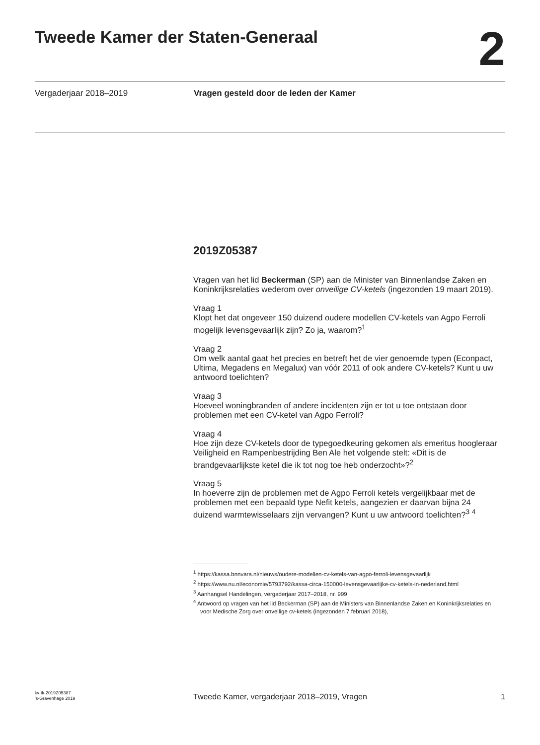Tweede Kamer der Staten-Generaal
2
Vergaderjaar 2018–2019 Vragen gesteld door de leden der Kamer
2019Z05387
Vragen van het lid Beckerman (SP) aan de Minister van Binnenlandse Zaken en Koninkrijksrelaties wederom over onveilige CV-ketels (ingezonden 19 maart 2019).
Vraag 1
Klopt het dat ongeveer 150 duizend oudere modellen CV-ketels van Agpo Ferroli mogelijk levensgevaarlijk zijn? Zo ja, waarom?<sup>1</sup>
Vraag 2
Om welk aantal gaat het precies en betreft het de vier genoemde typen (Econpact, Ultima, Megadens en Megalux) van vóór 2011 of ook andere CV-ketels? Kunt u uw antwoord toelichten?
Vraag 3
Hoeveel woningbranden of andere incidenten zijn er tot u toe ontstaan door problemen met een CV-ketel van Agpo Ferroli?
Vraag 4
Hoe zijn deze CV-ketels door de typegoedkeuring gekomen als emeritus hoogleraar Veiligheid en Rampenbestrijding Ben Ale het volgende stelt: «Dit is de brandgevaarlijkste ketel die ik tot nog toe heb onderzocht»?<sup>2</sup>
Vraag 5
In hoeverre zijn de problemen met de Agpo Ferroli ketels vergelijkbaar met de problemen met een bepaald type Nefit ketels, aangezien er daarvan bijna 24 duizend warmtewisselaars zijn vervangen? Kunt u uw antwoord toelichten?<sup>3</sup> <sup>4</sup>
<sup>1</sup> https://kassa.bnnvara.nl/nieuws/oudere-modellen-cv-ketels-van-agpo-ferroli-levensgevaarlijk
<sup>2</sup> https://www.nu.nl/economie/5793792/kassa-circa-150000-levensgevaarlijke-cv-ketels-in-nederland.html
<sup>3</sup> Aanhangsel Handelingen, vergaderjaar 2017–2018, nr. 999
<sup>4</sup> Antwoord op vragen van het lid Beckerman (SP) aan de Ministers van Binnenlandse Zaken en Koninkrijksrelaties en voor Medische Zorg over onveilige cv-ketels (ingezonden 7 februari 2018),
kv-tk-2019Z05387
's-Gravenhage 2019
Tweede Kamer, vergaderjaar 2018–2019, Vragen
1